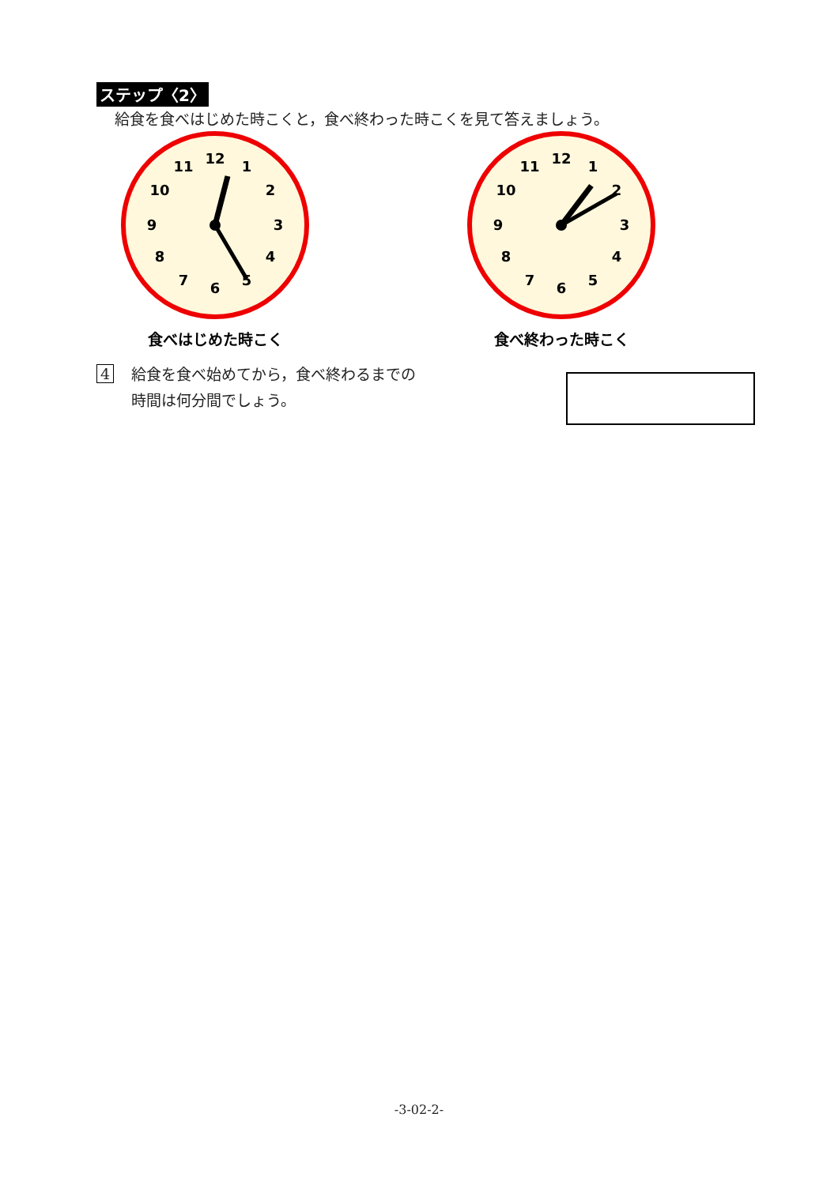ステップ〈2〉
給食を食べはじめた時こくと，食べ終わった時こくを見て答えましょう。
12
1
2
3
4
5
6
7
8
9
10
11
食べはじめた時こく
12
1
2
3
4
5
6
7
8
9
10
11
食べ終わった時こく
4
給食を食べ始めてから，食べ終わるまでの
時間は何分間でしょう。
-3-02-2-